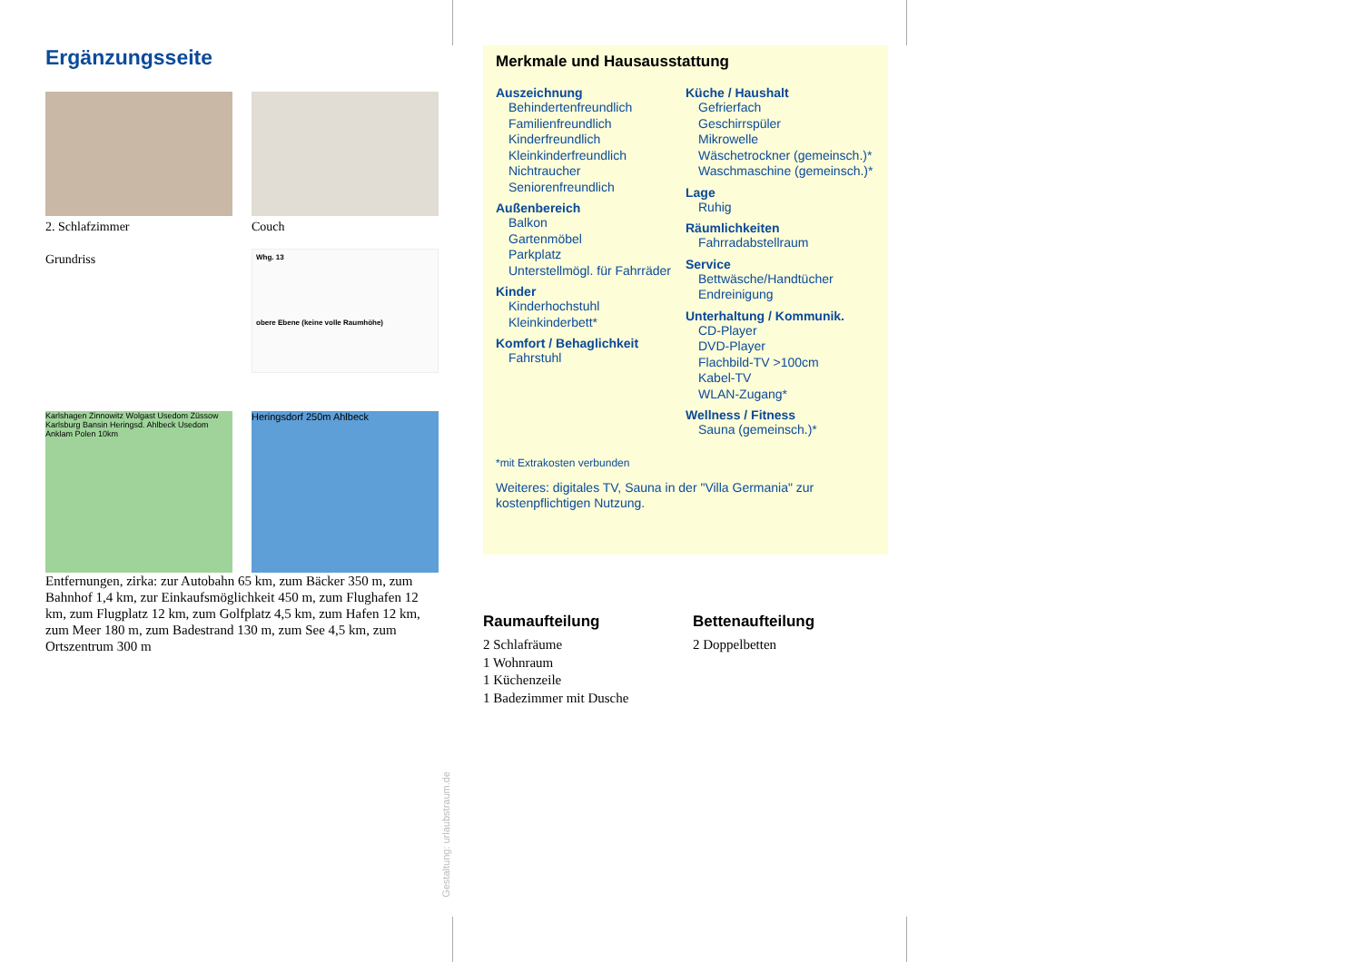Ergänzungsseite
2. Schlafzimmer
Couch
Grundriss
Whg. 13
obere Ebene (keine volle Raumhöhe)
Karlshagen Zinnowitz Wolgast Usedom Züssow Karlsburg Bansin Heringsd. Ahlbeck Usedom Anklam Polen 10km
Heringsdorf 250m Ahlbeck
Entfernungen, zirka: zur Autobahn 65 km, zum Bäcker 350 m, zum Bahnhof 1,4 km, zur Einkaufsmöglichkeit 450 m, zum Flughafen 12 km, zum Flugplatz 12 km, zum Golfplatz 4,5 km, zum Hafen 12 km, zum Meer 180 m, zum Badestrand 130 m, zum See 4,5 km, zum Ortszentrum 300 m
Merkmale und Hausausstattung
Auszeichnung
Behindertenfreundlich
Familienfreundlich
Kinderfreundlich
Kleinkinderfreundlich
Nichtraucher
Seniorenfreundlich
Außenbereich
Balkon
Gartenmöbel
Parkplatz
Unterstellmögl. für Fahrräder
Kinder
Kinderhochstuhl
Kleinkinderbett*
Komfort / Behaglichkeit
Fahrstuhl
Küche / Haushalt
Gefrierfach
Geschirrspüler
Mikrowelle
Wäschetrockner (gemeinsch.)*
Waschmaschine (gemeinsch.)*
Lage
Ruhig
Räumlichkeiten
Fahrradabstellraum
Service
Bettwäsche/Handtücher
Endreinigung
Unterhaltung / Kommunik.
CD-Player
DVD-Player
Flachbild-TV >100cm
Kabel-TV
WLAN-Zugang*
Wellness / Fitness
Sauna (gemeinsch.)*
*mit Extrakosten verbunden
Weiteres: digitales TV, Sauna in der "Villa Germania" zur kostenpflichtigen Nutzung.
Raumaufteilung
2 Schlafräume
1 Wohnraum
1 Küchenzeile
1 Badezimmer mit Dusche
Bettenaufteilung
2 Doppelbetten
Gestaltung: urlaubstraum.de